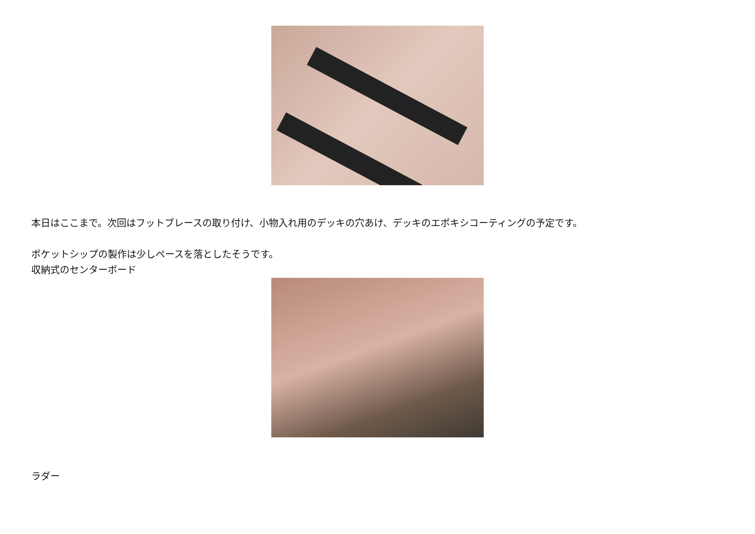本日はここまで。次回はフットブレースの取り付け、小物入れ用のデッキの穴あけ、デッキのエポキシコーティングの予定です。
ポケットシップの製作は少しペースを落としたそうです。
収納式のセンターボード
ラダー